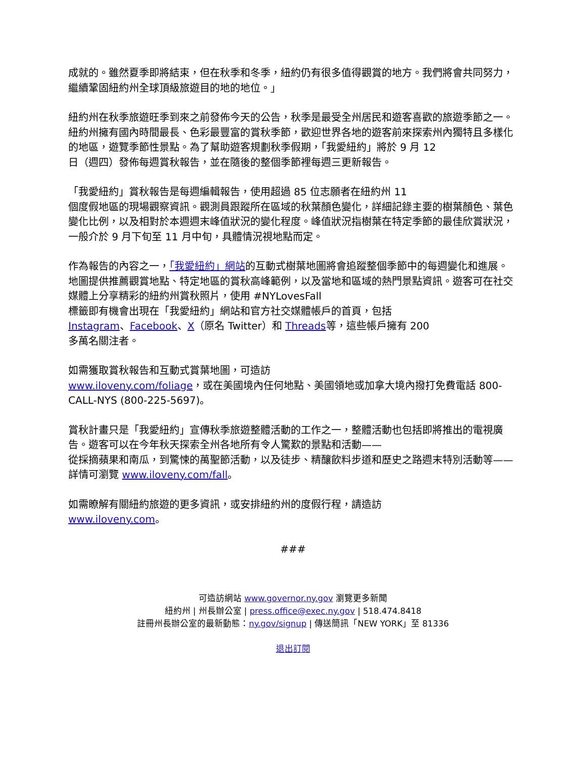成就的。雖然夏季即將結束，但在秋季和冬季，紐約仍有很多值得觀賞的地方。我們將會共同努力，繼續鞏固紐約州全球頂級旅遊目的地的地位。」
紐約州在秋季旅遊旺季到來之前發佈今天的公告，秋季是最受全州居民和遊客喜歡的旅遊季節之一。紐約州擁有國內時間最長、色彩最豐富的賞秋季節，歡迎世界各地的遊客前來探索州內獨特且多樣化的地區，遊覽季節性景點。為了幫助遊客規劃秋季假期，「我愛紐約」將於 9 月 12
日（週四）發佈每週賞秋報告，並在隨後的整個季節裡每週三更新報告。
「我愛紐約」賞秋報告是每週編輯報告，使用超過 85 位志願者在紐約州 11
個度假地區的現場觀察資訊。觀測員跟蹤所在區域的秋葉顏色變化，詳細記錄主要的樹葉顏色、葉色變化比例，以及相對於本週週末峰值狀況的變化程度。峰值狀況指樹葉在特定季節的最佳欣賞狀況，一般介於 9 月下旬至 11 月中旬，具體情況視地點而定。
作為報告的內容之一，「我愛紐約」網站的互動式樹葉地圖將會追蹤整個季節中的每週變化和進展。地圖提供推薦觀賞地點、特定地區的賞秋高峰範例，以及當地和區域的熱門景點資訊。遊客可在社交媒體上分享精彩的紐約州賞秋照片，使用 #NYLovesFall
標籤即有機會出現在「我愛紐約」網站和官方社交媒體帳戶的首頁，包括
Instagram、Facebook、X（原名 Twitter）和 Threads等，這些帳戶擁有 200
多萬名關注者。
如需獲取賞秋報告和互動式賞葉地圖，可造訪
www.iloveny.com/foliage，或在美國境內任何地點、美國領地或加拿大境內撥打免費電話 800-CALL-NYS (800-225-5697)。
賞秋計畫只是「我愛紐約」宣傳秋季旅遊整體活動的工作之一，整體活動也包括即將推出的電視廣告。遊客可以在今年秋天探索全州各地所有令人驚歎的景點和活動——
從採摘蘋果和南瓜，到驚悚的萬聖節活動，以及徒步、精釀飲料步道和歷史之路週末特別活動等——詳情可瀏覽 www.iloveny.com/fall。
如需瞭解有關紐約旅遊的更多資訊，或安排紐約州的度假行程，請造訪
www.iloveny.com。
###
可造訪網站 www.governor.ny.gov 瀏覽更多新聞
紐約州 | 州長辦公室 | press.office@exec.ny.gov | 518.474.8418
註冊州長辦公室的最新動態：ny.gov/signup | 傳送簡訊「NEW YORK」至 81336
退出訂閱